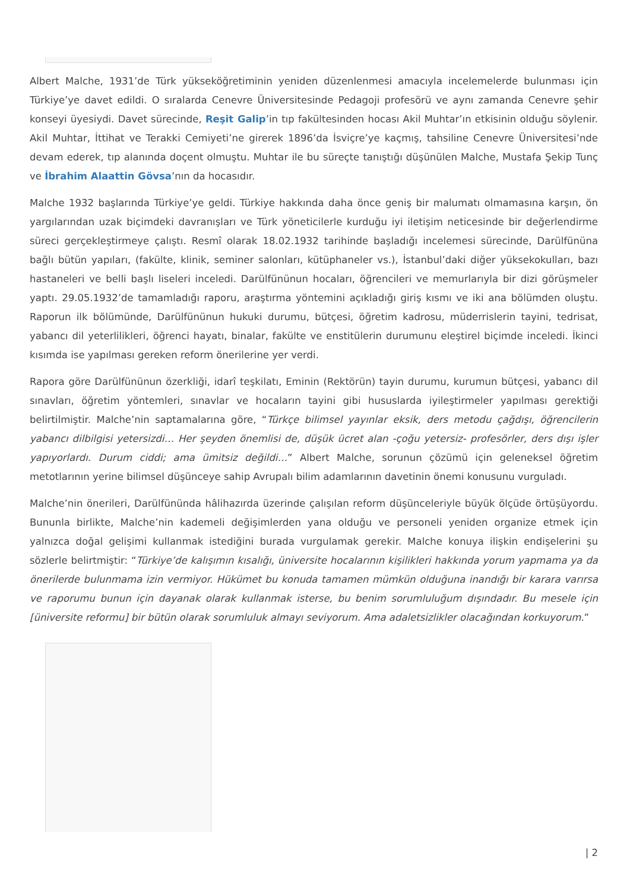Albert Malche, 1931’de Türk yükseköğretiminin yeniden düzenlenmesi amacıyla incelemelerde bulunması için Türkiye’ye davet edildi. O sıralarda Cenevre Üniversitesinde Pedagoji profesörü ve aynı zamanda Cenevre şehir konseyi üyesiydi. Davet sürecinde, Reşit Galip’in tıp fakültesinden hocası Akil Muhtar’ın etkisinin olduğu söylenir. Akil Muhtar, İttihat ve Terakki Cemiyeti’ne girerek 1896’da İsviçre’ye kaçmış, tahsiline Cenevre Üniversitesi’nde devam ederek, tıp alanında doçent olmuştu. Muhtar ile bu süreçte tanıştığı düşünülen Malche, Mustafa Şekip Tunç ve İbrahim Alaattin Gövsa’nın da hocasıdır.
Malche 1932 başlarında Türkiye’ye geldi. Türkiye hakkında daha önce geniş bir malumatı olmamasına karşın, ön yargılarından uzak biçimdeki davranışları ve Türk yöneticilerle kurduğu iyi iletişim neticesinde bir değerlendirme süreci gerçekleştirmeye çalıştı. Resmî olarak 18.02.1932 tarihinde başladığı incelemesi sürecinde, Darülfününa bağlı bütün yapıları, (fakülte, klinik, seminer salonları, kütüphaneler vs.), İstanbul’daki diğer yüksekokulları, bazı hastaneleri ve belli başlı liseleri inceledi. Darülfününun hocaları, öğrencileri ve memurlarıyla bir dizi görüşmeler yaptı. 29.05.1932’de tamamladığı raporu, araştırma yöntemini açıkladığı giriş kısmı ve iki ana bölümden oluştu. Raporun ilk bölümünde, Darülfününun hukuki durumu, bütçesi, öğretim kadrosu, müderrislerin tayini, tedrisat, yabancı dil yeterlilikleri, öğrenci hayatı, binalar, fakülte ve enstitülerin durumunu eleştirel biçimde inceledi. İkinci kısımda ise yapılması gereken reform önerilerine yer verdi.
Rapora göre Darülfününun özerkliği, idarî teşkilatı, Eminin (Rektörün) tayin durumu, kurumun bütçesi, yabancı dil sınavları, öğretim yöntemleri, sınavlar ve hocaların tayini gibi hususlarda iyileştirmeler yapılması gerektiği belirtilmiştir. Malche’nin saptamalarına göre, “Türkçe bilimsel yayınlar eksik, ders metodu çağdışı, öğrencilerin yabancı dilbilgisi yetersizdi… Her şeyden önemlisi de, düşük ücret alan -çoğu yetersiz- profesörler, ders dışı işler yapıyorlardı. Durum ciddi; ama ümitsiz değildi…” Albert Malche, sorunun çözümü için geleneksel öğretim metotlarının yerine bilimsel düşünceye sahip Avrupalı bilim adamlarının davetinin önemi konusunu vurguladı.
Malche’nin önerileri, Darülfününda hâlihazırda üzerinde çalışılan reform düşünceleriyle büyük ölçüde örtüşüyordu. Bununla birlikte, Malche’nin kademeli değişimlerden yana olduğu ve personeli yeniden organize etmek için yalnızca doğal gelişimi kullanmak istediğini burada vurgulamak gerekir. Malche konuya ilişkin endişelerini şu sözlerle belirtmiştir: “Türkiye’de kalışımın kısalığı, üniversite hocalarının kişilikleri hakkında yorum yapmama ya da önerilerde bulunmama izin vermiyor. Hükümet bu konuda tamamen mümkün olduğuna inandığı bir karara varırsa ve raporumu bunun için dayanak olarak kullanmak isterse, bu benim sorumluluğum dışındadır. Bu mesele için [üniversite reformu] bir bütün olarak sorumluluk almayı seviyorum. Ama adaletsizlikler olacağından korkuyorum.”
| 2